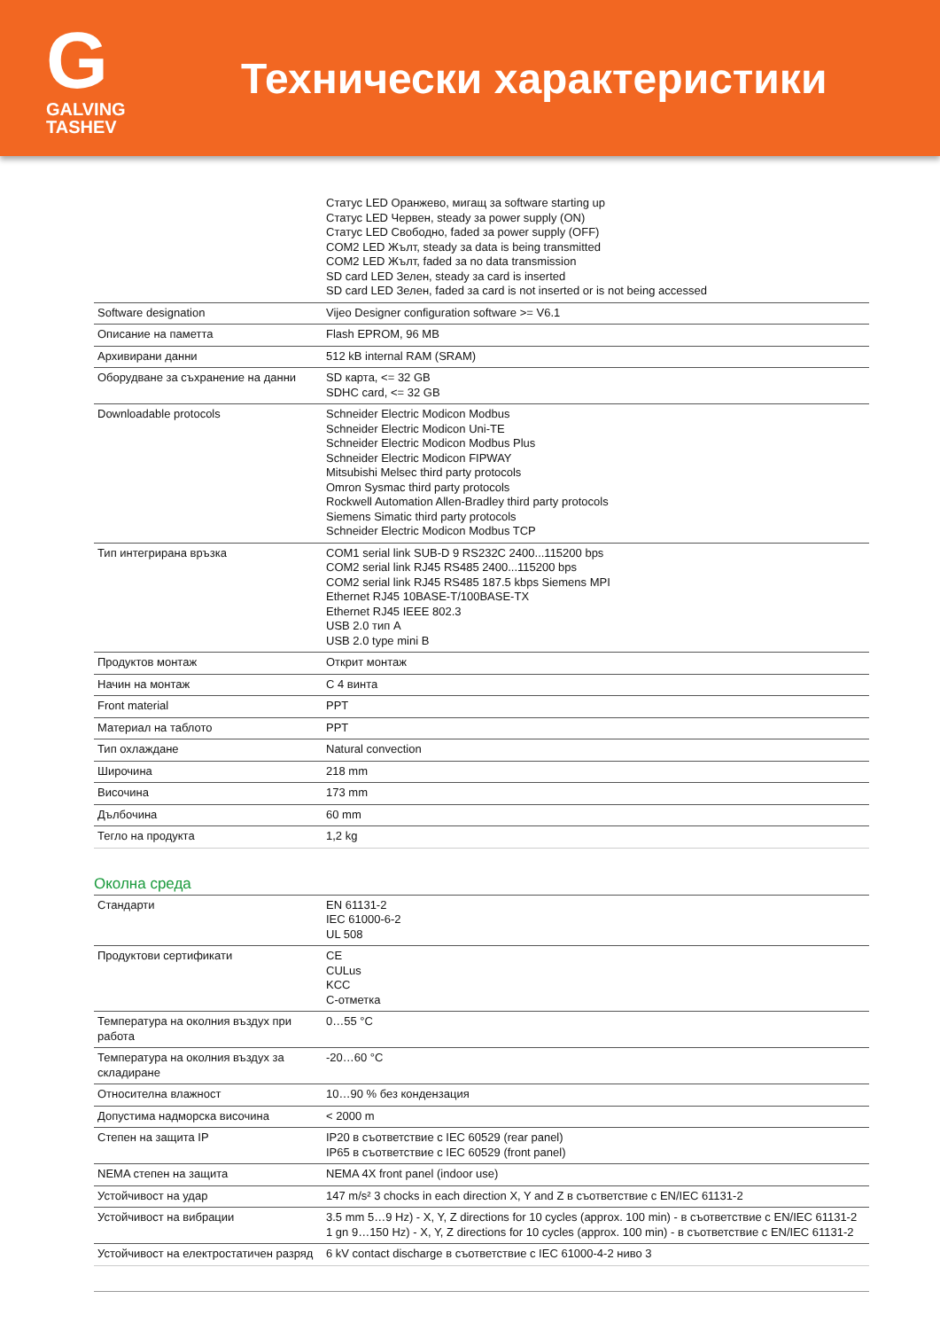G
GALVING TASHEV
Технически характеристики
| | Статус LED Оранжево, мигащ за software starting up Статус LED Червен, steady за power supply (ON) Статус LED Свободно, faded за power supply (OFF) COM2 LED Жълт, steady за data is being transmitted COM2 LED Жълт, faded за no data transmission SD card LED Зелен, steady за card is inserted SD card LED Зелен, faded за card is not inserted or is not being accessed |
| Software designation | Vijeo Designer configuration software >= V6.1 |
| Описание на паметта | Flash EPROM, 96 MB |
| Архивирани данни | 512 kB internal RAM (SRAM) |
| Оборудване за съхранение на данни | SD карта, <= 32 GB SDHC card, <= 32 GB |
| Downloadable protocols | Schneider Electric Modicon Modbus Schneider Electric Modicon Uni-TE Schneider Electric Modicon Modbus Plus Schneider Electric Modicon FIPWAY Mitsubishi Melsec third party protocols Omron Sysmac third party protocols Rockwell Automation Allen-Bradley third party protocols Siemens Simatic third party protocols Schneider Electric Modicon Modbus TCP |
| Тип интегрирана връзка | COM1 serial link SUB-D 9 RS232C 2400...115200 bps COM2 serial link RJ45 RS485 2400...115200 bps COM2 serial link RJ45 RS485 187.5 kbps Siemens MPI Ethernet RJ45 10BASE-T/100BASE-TX Ethernet RJ45 IEEE 802.3 USB 2.0 тип A USB 2.0 type mini B |
| Продуктов монтаж | Открит монтаж |
| Начин на монтаж | С 4 винта |
| Front material | PPT |
| Материал на таблото | PPT |
| Тип охлаждане | Natural convection |
| Широчина | 218 mm |
| Височина | 173 mm |
| Дълбочина | 60 mm |
| Тегло на продукта | 1,2 kg |
Околна среда
| Стандарти | EN 61131-2 IEC 61000-6-2 UL 508 |
| Продуктови сертификати | CE CULus KCC C-отметка |
| Температура на околния въздух при работа | 0…55 °C |
| Температура на околния въздух за складиране | -20…60 °C |
| Относителна влажност | 10…90 % без кондензация |
| Допустима надморска височина | < 2000 m |
| Степен на защита IP | IP20 в съответствие с IEC 60529 (rear panel) IP65 в съответствие с IEC 60529 (front panel) |
| NEMA степен на защита | NEMA 4X front panel (indoor use) |
| Устойчивост на удар | 147 m/s² 3 chocks in each direction X, Y and Z в съответствие с EN/IEC 61131-2 |
| Устойчивост на вибрации | 3.5 mm 5…9 Hz) - X, Y, Z directions for 10 cycles (approx. 100 min) - в съответствие с EN/IEC 61131-2 1 gn 9…150 Hz) - X, Y, Z directions for 10 cycles (approx. 100 min) - в съответствие с EN/IEC 61131-2 |
| Устойчивост на електростатичен разряд | 6 kV contact discharge в съответствие с IEC 61000-4-2 ниво 3 |